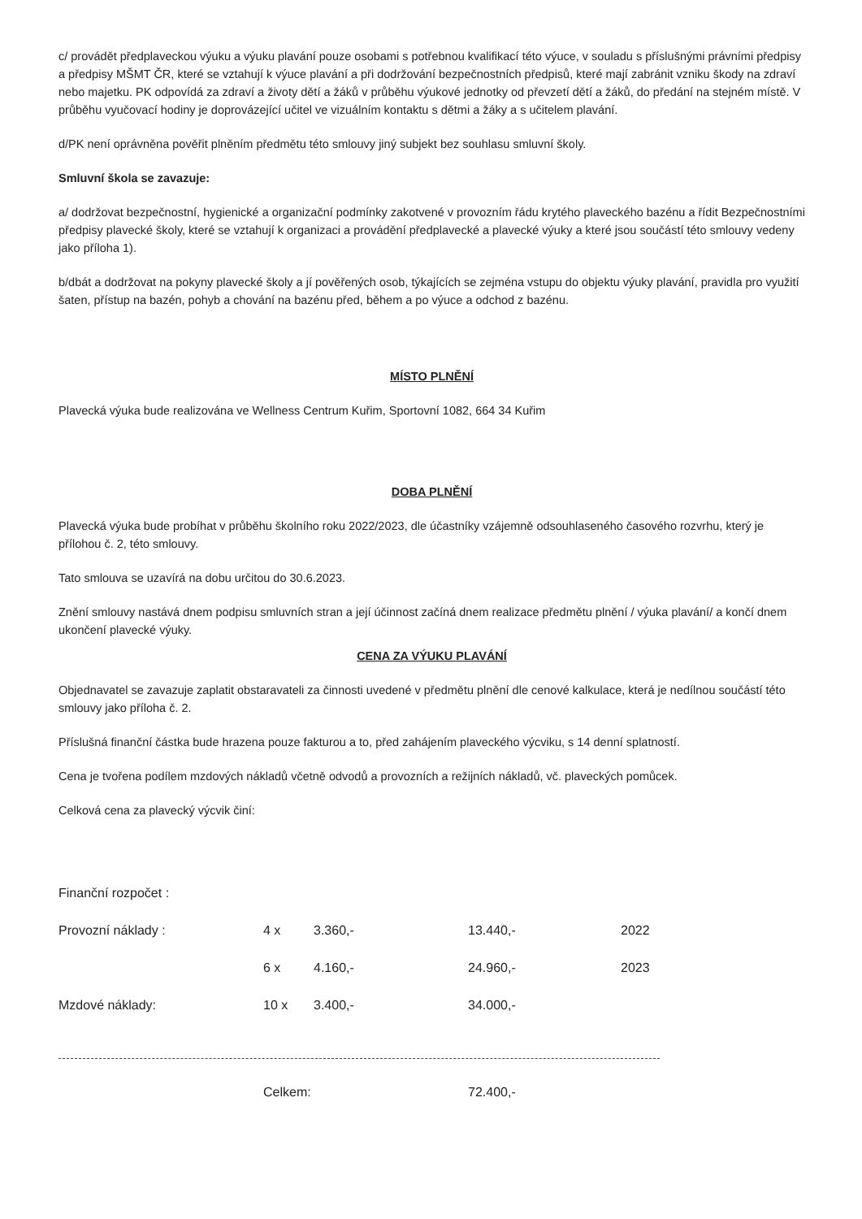c/ provádět předplaveckou výuku a výuku plavání pouze osobami s potřebnou kvalifikací této výuce, v souladu s příslušnými právními předpisy a předpisy MŠMT ČR, které se vztahují k výuce plavání a při dodržování bezpečnostních předpisů, které mají zabránit vzniku škody na zdraví nebo majetku. PK odpovídá za zdraví a životy dětí a žáků v průběhu výukové jednotky od převzetí dětí a žáků, do předání na stejném místě. V průběhu vyučovací hodiny je doprovázející učitel ve vizuálním kontaktu s dětmi a žáky a s učitelem plavání.
d/PK není oprávněna pověřit plněním předmětu této smlouvy jiný subjekt bez souhlasu smluvní školy.
Smluvní škola se zavazuje:
a/ dodržovat bezpečnostní, hygienické a organizační podmínky zakotvené v provozním řádu krytého plaveckého bazénu a řídit Bezpečnostními předpisy plavecké školy, které se vztahují k organizaci a provádění předplavecké a plavecké výuky a které jsou součástí této smlouvy vedeny jako příloha 1).
b/dbát a dodržovat na pokyny plavecké školy a jí pověřených osob, týkajících se zejména vstupu do objektu výuky plavání, pravidla pro využití šaten, přístup na bazén, pohyb a chování na bazénu před, během a po výuce a odchod z bazénu.
MÍSTO PLNĚNÍ
Plavecká výuka bude realizována ve Wellness Centrum Kuřim, Sportovní 1082, 664 34 Kuřim
DOBA PLNĚNÍ
Plavecká výuka bude probíhat v průběhu školního roku 2022/2023, dle účastníky vzájemně odsouhlaseného časového rozvrhu, který je přílohou č. 2, této smlouvy.
Tato smlouva se uzavírá na dobu určitou do 30.6.2023.
Znění smlouvy nastává dnem podpisu smluvních stran a její účinnost začíná dnem realizace předmětu plnění / výuka plavání/ a končí dnem ukončení plavecké výuky.
CENA ZA VÝUKU PLAVÁNÍ
Objednavatel se zavazuje zaplatit obstaravateli za činnosti uvedené v předmětu plnění dle cenové kalkulace, která je nedílnou součástí této smlouvy jako příloha č. 2.
Příslušná finanční částka bude hrazena pouze fakturou a to, před zahájením plaveckého výcviku, s 14 denní splatností.
Cena je tvořena podílem mzdových nákladů včetně odvodů a provozních a režijních nákladů, vč. plaveckých pomůcek.
Celková cena za plavecký výcvik činí:
Finanční rozpočet :
| Provozní náklady : | 4 x | 3.360,- | 13.440,- | 2022 |
| | 6 x | 4.160,- | 24.960,- | 2023 |
| Mzdové náklady: | 10 x | 3.400,- | 34.000,- | |
| | Celkem: | 72.400,- |